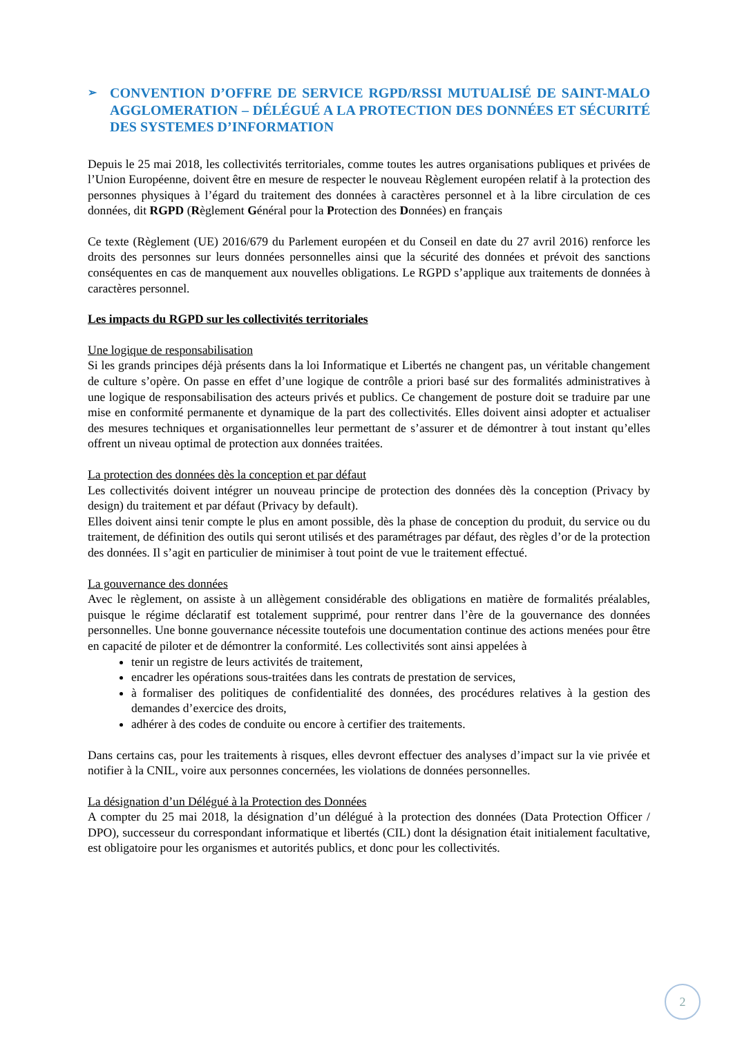➢ CONVENTION D’OFFRE DE SERVICE RGPD/RSSI MUTUALISÉ DE SAINT-MALO AGGLOMERATION – DÉLÉGUÉ A LA PROTECTION DES DONNÉES ET SÉCURITÉ DES SYSTEMES D’INFORMATION
Depuis le 25 mai 2018, les collectivités territoriales, comme toutes les autres organisations publiques et privées de l’Union Européenne, doivent être en mesure de respecter le nouveau Règlement européen relatif à la protection des personnes physiques à l’égard du traitement des données à caractères personnel et à la libre circulation de ces données, dit RGPD (Règlement Général pour la Protection des Données) en français
Ce texte (Règlement (UE) 2016/679 du Parlement européen et du Conseil en date du 27 avril 2016) renforce les droits des personnes sur leurs données personnelles ainsi que la sécurité des données et prévoit des sanctions conséquentes en cas de manquement aux nouvelles obligations. Le RGPD s’applique aux traitements de données à caractères personnel.
Les impacts du RGPD sur les collectivités territoriales
Une logique de responsabilisation
Si les grands principes déjà présents dans la loi Informatique et Libertés ne changent pas, un véritable changement de culture s’opère. On passe en effet d’une logique de contrôle a priori basé sur des formalités administratives à une logique de responsabilisation des acteurs privés et publics. Ce changement de posture doit se traduire par une mise en conformité permanente et dynamique de la part des collectivités. Elles doivent ainsi adopter et actualiser des mesures techniques et organisationnelles leur permettant de s’assurer et de démontrer à tout instant qu’elles offrent un niveau optimal de protection aux données traitées.
La protection des données dès la conception et par défaut
Les collectivités doivent intégrer un nouveau principe de protection des données dès la conception (Privacy by design) du traitement et par défaut (Privacy by default).
Elles doivent ainsi tenir compte le plus en amont possible, dès la phase de conception du produit, du service ou du traitement, de définition des outils qui seront utilisés et des paramétrages par défaut, des règles d’or de la protection des données. Il s’agit en particulier de minimiser à tout point de vue le traitement effectué.
La gouvernance des données
Avec le règlement, on assiste à un allègement considérable des obligations en matière de formalités préalables, puisque le régime déclaratif est totalement supprimé, pour rentrer dans l’ère de la gouvernance des données personnelles. Une bonne gouvernance nécessite toutefois une documentation continue des actions menées pour être en capacité de piloter et de démontrer la conformité. Les collectivités sont ainsi appelées à
tenir un registre de leurs activités de traitement,
encadrer les opérations sous-traitées dans les contrats de prestation de services,
à formaliser des politiques de confidentialité des données, des procédures relatives à la gestion des demandes d’exercice des droits,
adhérer à des codes de conduite ou encore à certifier des traitements.
Dans certains cas, pour les traitements à risques, elles devront effectuer des analyses d’impact sur la vie privée et notifier à la CNIL, voire aux personnes concernées, les violations de données personnelles.
La désignation d’un Délégué à la Protection des Données
A compter du 25 mai 2018, la désignation d’un délégué à la protection des données (Data Protection Officer / DPO), successeur du correspondant informatique et libertés (CIL) dont la désignation était initialement facultative, est obligatoire pour les organismes et autorités publics, et donc pour les collectivités.
2